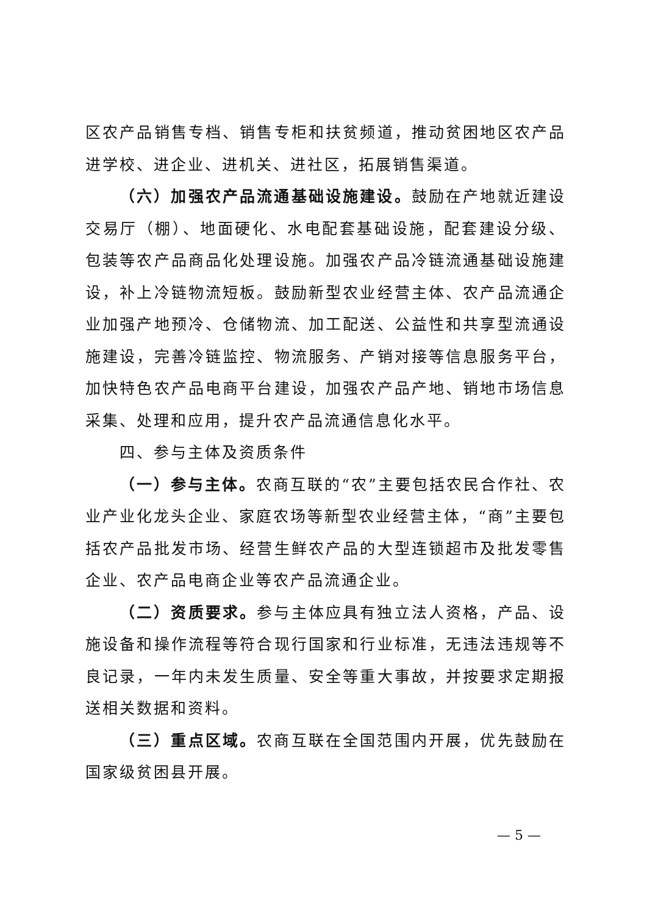区农产品销售专档、销售专柜和扶贫频道，推动贫困地区农产品进学校、进企业、进机关、进社区，拓展销售渠道。
（六）加强农产品流通基础设施建设。鼓励在产地就近建设交易厅（棚）、地面硬化、水电配套基础设施，配套建设分级、包装等农产品商品化处理设施。加强农产品冷链流通基础设施建设，补上冷链物流短板。鼓励新型农业经营主体、农产品流通企业加强产地预冷、仓储物流、加工配送、公益性和共享型流通设施建设，完善冷链监控、物流服务、产销对接等信息服务平台，加快特色农产品电商平台建设，加强农产品产地、销地市场信息采集、处理和应用，提升农产品流通信息化水平。
四、参与主体及资质条件
（一）参与主体。农商互联的“农”主要包括农民合作社、农业产业化龙头企业、家庭农场等新型农业经营主体，“商”主要包括农产品批发市场、经营生鲜农产品的大型连锁超市及批发零售企业、农产品电商企业等农产品流通企业。
（二）资质要求。参与主体应具有独立法人资格，产品、设施设备和操作流程等符合现行国家和行业标准，无违法违规等不良记录，一年内未发生质量、安全等重大事故，并按要求定期报送相关数据和资料。
（三）重点区域。农商互联在全国范围内开展，优先鼓励在国家级贫困县开展。
— 5 —